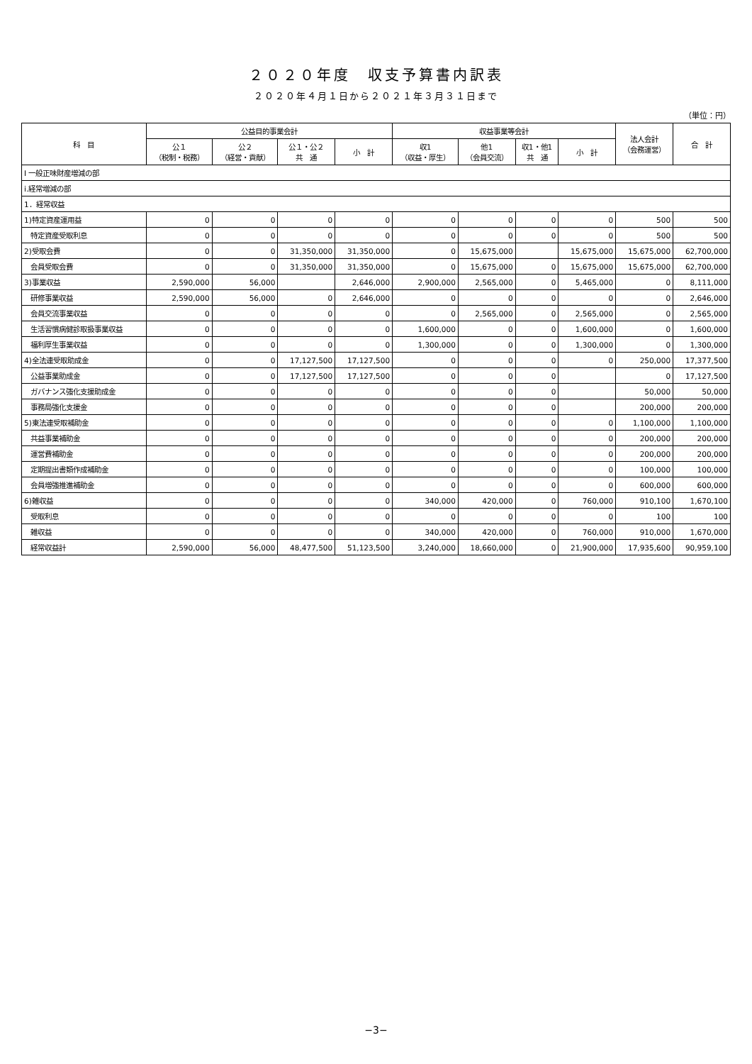２０２０年度　収支予算書内訳表
２０２０年４月１日から２０２１年３月３１日まで
（単位：円）
| 科 目 | 公益目的事業会計 | | | | 収益事業等会計 | | | | 法人会計 （会務運営） | 合 計 |
| --- | --- | --- | --- | --- | --- | --- | --- | --- | --- | --- |
| | 公１ （税制・税務） | 公２ （経営・貢献） | 公１・公２ 共 通 | 小 計 | 収1 （収益・厚生） | 他1 （会員交流） | 収1・他1 共 通 | 小 計 | | |
| Ⅰ 一般正味財産増減の部 | | | | | | | | | | |
| ⅰ.経常増減の部 | | | | | | | | | | |
| 1．経常収益 | | | | | | | | | | |
| 1)特定資産運用益 | 0 | 0 | 0 | 0 | 0 | 0 | 0 | 0 | 500 | 500 |
| 特定資産受取利息 | 0 | 0 | 0 | 0 | 0 | 0 | 0 | 0 | 500 | 500 |
| 2)受取会費 | 0 | 0 | 31,350,000 | 31,350,000 | 0 | 15,675,000 | | 15,675,000 | 15,675,000 | 62,700,000 |
| 会員受取会費 | 0 | 0 | 31,350,000 | 31,350,000 | 0 | 15,675,000 | 0 | 15,675,000 | 15,675,000 | 62,700,000 |
| 3)事業収益 | 2,590,000 | 56,000 | | 2,646,000 | 2,900,000 | 2,565,000 | 0 | 5,465,000 | 0 | 8,111,000 |
| 研修事業収益 | 2,590,000 | 56,000 | 0 | 2,646,000 | 0 | 0 | 0 | 0 | 0 | 2,646,000 |
| 会員交流事業収益 | 0 | 0 | 0 | 0 | 0 | 2,565,000 | 0 | 2,565,000 | 0 | 2,565,000 |
| 生活習慣病健診取扱事業収益 | 0 | 0 | 0 | 0 | 1,600,000 | 0 | 0 | 1,600,000 | 0 | 1,600,000 |
| 福利厚生事業収益 | 0 | 0 | 0 | 0 | 1,300,000 | 0 | 0 | 1,300,000 | 0 | 1,300,000 |
| 4)全法連受取助成金 | 0 | 0 | 17,127,500 | 17,127,500 | 0 | 0 | 0 | 0 | 250,000 | 17,377,500 |
| 公益事業助成金 | 0 | 0 | 17,127,500 | 17,127,500 | 0 | 0 | 0 | | 0 | 17,127,500 |
| ガバナンス強化支援助成金 | 0 | 0 | 0 | 0 | 0 | 0 | 0 | | 50,000 | 50,000 |
| 事務局強化支援金 | 0 | 0 | 0 | 0 | 0 | 0 | 0 | | 200,000 | 200,000 |
| 5)東法連受取補助金 | 0 | 0 | 0 | 0 | 0 | 0 | 0 | 0 | 1,100,000 | 1,100,000 |
| 共益事業補助金 | 0 | 0 | 0 | 0 | 0 | 0 | 0 | 0 | 200,000 | 200,000 |
| 運営費補助金 | 0 | 0 | 0 | 0 | 0 | 0 | 0 | 0 | 200,000 | 200,000 |
| 定期提出書類作成補助金 | 0 | 0 | 0 | 0 | 0 | 0 | 0 | 0 | 100,000 | 100,000 |
| 会員増強推進補助金 | 0 | 0 | 0 | 0 | 0 | 0 | 0 | 0 | 600,000 | 600,000 |
| 6)雑収益 | 0 | 0 | 0 | 0 | 340,000 | 420,000 | 0 | 760,000 | 910,100 | 1,670,100 |
| 受取利息 | 0 | 0 | 0 | 0 | 0 | 0 | 0 | 0 | 100 | 100 |
| 雑収益 | 0 | 0 | 0 | 0 | 340,000 | 420,000 | 0 | 760,000 | 910,000 | 1,670,000 |
| 経常収益計 | 2,590,000 | 56,000 | 48,477,500 | 51,123,500 | 3,240,000 | 18,660,000 | 0 | 21,900,000 | 17,935,600 | 90,959,100 |
−3−